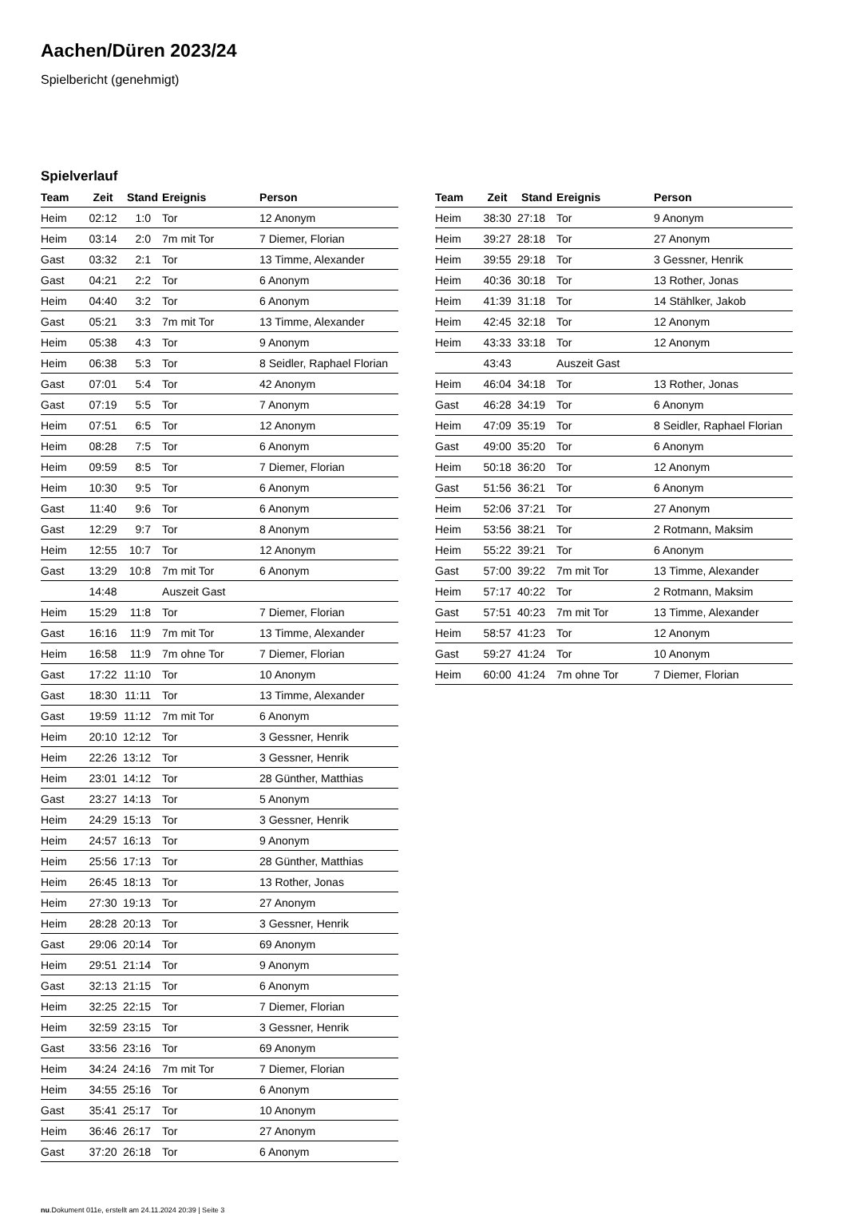Aachen/Düren 2023/24
Spielbericht (genehmigt)
Spielverlauf
| Team | Zeit | Stand | Ereignis | Person |
| --- | --- | --- | --- | --- |
| Heim | 02:12 | 1:0 | Tor | 12 Anonym |
| Heim | 03:14 | 2:0 | 7m mit Tor | 7 Diemer, Florian |
| Gast | 03:32 | 2:1 | Tor | 13 Timme, Alexander |
| Gast | 04:21 | 2:2 | Tor | 6 Anonym |
| Heim | 04:40 | 3:2 | Tor | 6 Anonym |
| Gast | 05:21 | 3:3 | 7m mit Tor | 13 Timme, Alexander |
| Heim | 05:38 | 4:3 | Tor | 9 Anonym |
| Heim | 06:38 | 5:3 | Tor | 8 Seidler, Raphael Florian |
| Gast | 07:01 | 5:4 | Tor | 42 Anonym |
| Gast | 07:19 | 5:5 | Tor | 7 Anonym |
| Heim | 07:51 | 6:5 | Tor | 12 Anonym |
| Heim | 08:28 | 7:5 | Tor | 6 Anonym |
| Heim | 09:59 | 8:5 | Tor | 7 Diemer, Florian |
| Heim | 10:30 | 9:5 | Tor | 6 Anonym |
| Gast | 11:40 | 9:6 | Tor | 6 Anonym |
| Gast | 12:29 | 9:7 | Tor | 8 Anonym |
| Heim | 12:55 | 10:7 | Tor | 12 Anonym |
| Gast | 13:29 | 10:8 | 7m mit Tor | 6 Anonym |
| | 14:48 | | Auszeit Gast | |
| Heim | 15:29 | 11:8 | Tor | 7 Diemer, Florian |
| Gast | 16:16 | 11:9 | 7m mit Tor | 13 Timme, Alexander |
| Heim | 16:58 | 11:9 | 7m ohne Tor | 7 Diemer, Florian |
| Gast | 17:22 | 11:10 | Tor | 10 Anonym |
| Gast | 18:30 | 11:11 | Tor | 13 Timme, Alexander |
| Gast | 19:59 | 11:12 | 7m mit Tor | 6 Anonym |
| Heim | 20:10 | 12:12 | Tor | 3 Gessner, Henrik |
| Heim | 22:26 | 13:12 | Tor | 3 Gessner, Henrik |
| Heim | 23:01 | 14:12 | Tor | 28 Günther, Matthias |
| Gast | 23:27 | 14:13 | Tor | 5 Anonym |
| Heim | 24:29 | 15:13 | Tor | 3 Gessner, Henrik |
| Heim | 24:57 | 16:13 | Tor | 9 Anonym |
| Heim | 25:56 | 17:13 | Tor | 28 Günther, Matthias |
| Heim | 26:45 | 18:13 | Tor | 13 Rother, Jonas |
| Heim | 27:30 | 19:13 | Tor | 27 Anonym |
| Heim | 28:28 | 20:13 | Tor | 3 Gessner, Henrik |
| Gast | 29:06 | 20:14 | Tor | 69 Anonym |
| Heim | 29:51 | 21:14 | Tor | 9 Anonym |
| Gast | 32:13 | 21:15 | Tor | 6 Anonym |
| Heim | 32:25 | 22:15 | Tor | 7 Diemer, Florian |
| Heim | 32:59 | 23:15 | Tor | 3 Gessner, Henrik |
| Gast | 33:56 | 23:16 | Tor | 69 Anonym |
| Heim | 34:24 | 24:16 | 7m mit Tor | 7 Diemer, Florian |
| Heim | 34:55 | 25:16 | Tor | 6 Anonym |
| Gast | 35:41 | 25:17 | Tor | 10 Anonym |
| Heim | 36:46 | 26:17 | Tor | 27 Anonym |
| Gast | 37:20 | 26:18 | Tor | 6 Anonym |
| Team | Zeit | Stand | Ereignis | Person |
| --- | --- | --- | --- | --- |
| Heim | 38:30 | 27:18 | Tor | 9 Anonym |
| Heim | 39:27 | 28:18 | Tor | 27 Anonym |
| Heim | 39:55 | 29:18 | Tor | 3 Gessner, Henrik |
| Heim | 40:36 | 30:18 | Tor | 13 Rother, Jonas |
| Heim | 41:39 | 31:18 | Tor | 14 Stählker, Jakob |
| Heim | 42:45 | 32:18 | Tor | 12 Anonym |
| Heim | 43:33 | 33:18 | Tor | 12 Anonym |
| | 43:43 | | Auszeit Gast | |
| Heim | 46:04 | 34:18 | Tor | 13 Rother, Jonas |
| Gast | 46:28 | 34:19 | Tor | 6 Anonym |
| Heim | 47:09 | 35:19 | Tor | 8 Seidler, Raphael Florian |
| Gast | 49:00 | 35:20 | Tor | 6 Anonym |
| Heim | 50:18 | 36:20 | Tor | 12 Anonym |
| Gast | 51:56 | 36:21 | Tor | 6 Anonym |
| Heim | 52:06 | 37:21 | Tor | 27 Anonym |
| Heim | 53:56 | 38:21 | Tor | 2 Rotmann, Maksim |
| Heim | 55:22 | 39:21 | Tor | 6 Anonym |
| Gast | 57:00 | 39:22 | 7m mit Tor | 13 Timme, Alexander |
| Heim | 57:17 | 40:22 | Tor | 2 Rotmann, Maksim |
| Gast | 57:51 | 40:23 | 7m mit Tor | 13 Timme, Alexander |
| Heim | 58:57 | 41:23 | Tor | 12 Anonym |
| Gast | 59:27 | 41:24 | Tor | 10 Anonym |
| Heim | 60:00 | 41:24 | 7m ohne Tor | 7 Diemer, Florian |
nu.Dokument 011e, erstellt am 24.11.2024 20:39 | Seite 3